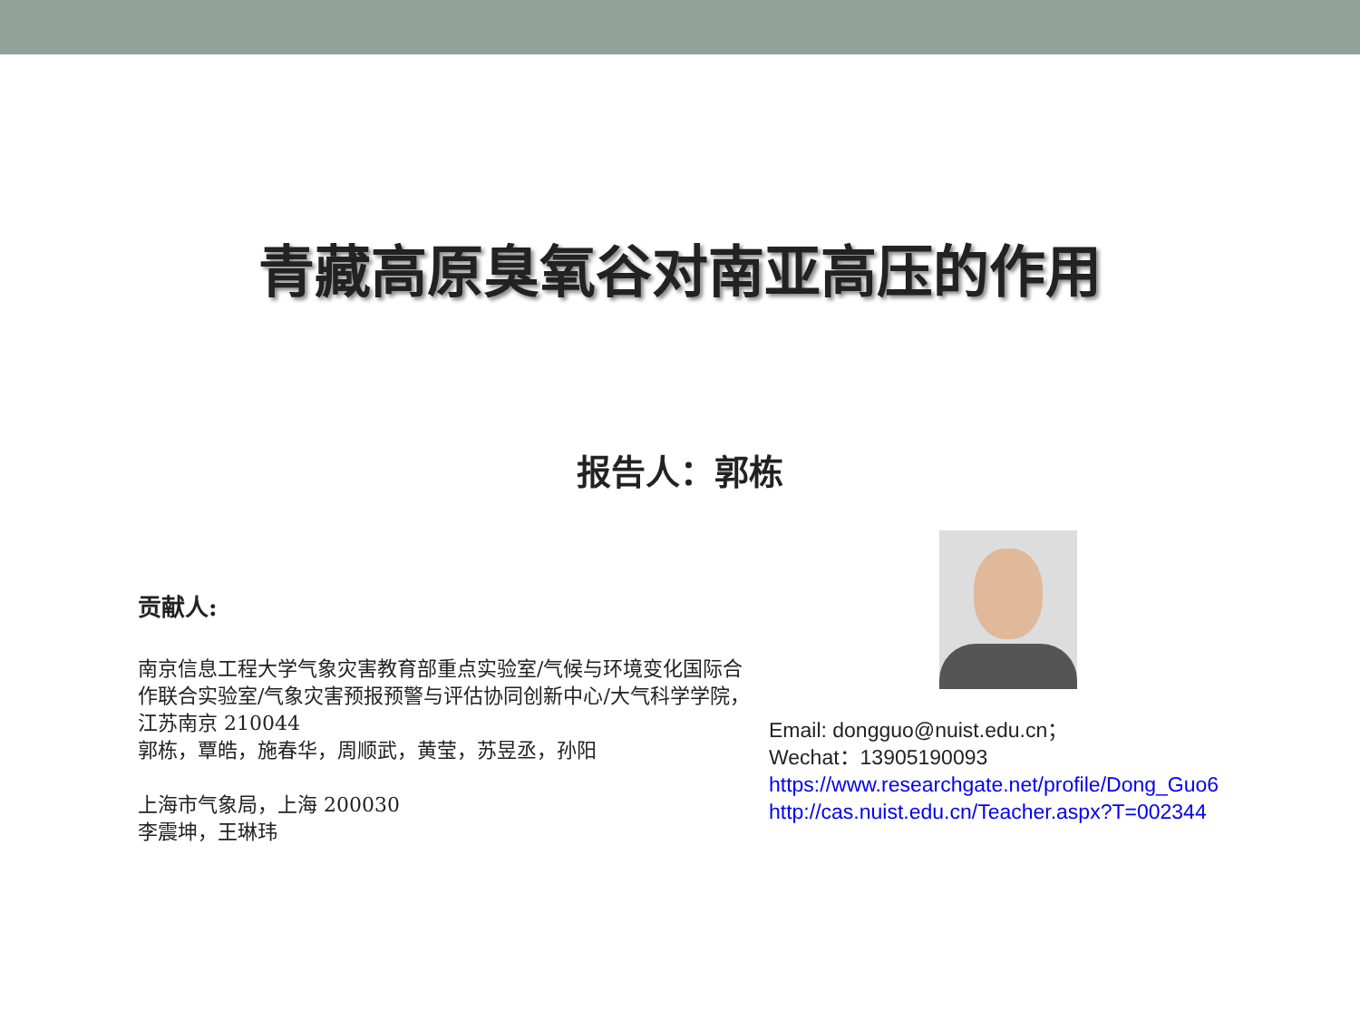青藏高原臭氧谷对南亚高压的作用
报告人：郭栋
贡献人:
南京信息工程大学气象灾害教育部重点实验室/气候与环境变化国际合作联合实验室/气象灾害预报预警与评估协同创新中心/大气科学学院，江苏南京 210044
郭栋，覃皓，施春华，周顺武，黄莹，苏昱丞，孙阳
上海市气象局，上海 200030
李震坤，王琳玮
Email: dongguo@nuist.edu.cn；
Wechat：13905190093
https://www.researchgate.net/profile/Dong_Guo6
http://cas.nuist.edu.cn/Teacher.aspx?T=002344